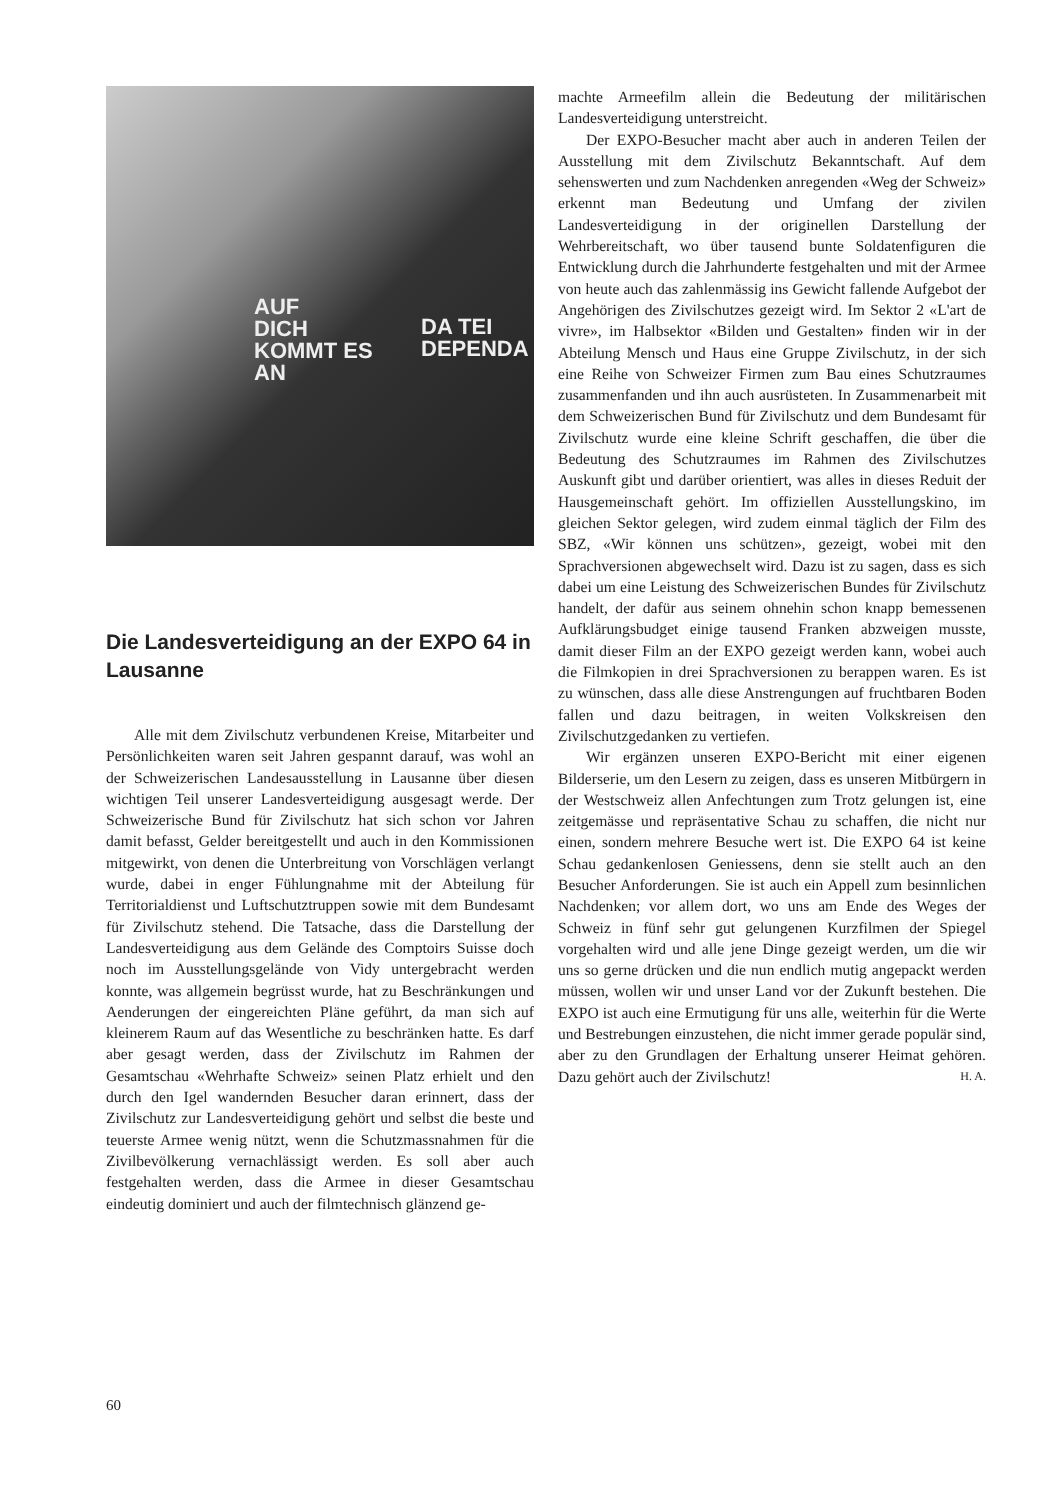AUF
DICH
KOMMT ES
AN
DA TEI
DEPENDA
Die Landesverteidigung an der EXPO 64 in Lausanne
Alle mit dem Zivilschutz verbundenen Kreise, Mitarbeiter und Persönlichkeiten waren seit Jahren gespannt darauf, was wohl an der Schweizerischen Landesausstellung in Lausanne über diesen wichtigen Teil unserer Landesverteidigung ausgesagt werde. Der Schweizerische Bund für Zivilschutz hat sich schon vor Jahren damit befasst, Gelder bereitgestellt und auch in den Kommissionen mitgewirkt, von denen die Unterbreitung von Vorschlägen verlangt wurde, dabei in enger Fühlungnahme mit der Abteilung für Territorialdienst und Luftschutztruppen sowie mit dem Bundesamt für Zivilschutz stehend. Die Tatsache, dass die Darstellung der Landesverteidigung aus dem Gelände des Comptoirs Suisse doch noch im Ausstellungsgelände von Vidy untergebracht werden konnte, was allgemein begrüsst wurde, hat zu Beschränkungen und Aenderungen der eingereichten Pläne geführt, da man sich auf kleinerem Raum auf das Wesentliche zu beschränken hatte. Es darf aber gesagt werden, dass der Zivilschutz im Rahmen der Gesamtschau «Wehrhafte Schweiz» seinen Platz erhielt und den durch den Igel wandernden Besucher daran erinnert, dass der Zivilschutz zur Landesverteidigung gehört und selbst die beste und teuerste Armee wenig nützt, wenn die Schutzmassnahmen für die Zivilbevölkerung vernachlässigt werden. Es soll aber auch festgehalten werden, dass die Armee in dieser Gesamtschau eindeutig dominiert und auch der filmtechnisch glänzend ge-
machte Armeefilm allein die Bedeutung der militärischen Landesverteidigung unterstreicht.
Der EXPO-Besucher macht aber auch in anderen Teilen der Ausstellung mit dem Zivilschutz Bekanntschaft. Auf dem sehenswerten und zum Nachdenken anregenden «Weg der Schweiz» erkennt man Bedeutung und Umfang der zivilen Landesverteidigung in der originellen Darstellung der Wehrbereitschaft, wo über tausend bunte Soldatenfiguren die Entwicklung durch die Jahrhunderte festgehalten und mit der Armee von heute auch das zahlenmässig ins Gewicht fallende Aufgebot der Angehörigen des Zivilschutzes gezeigt wird. Im Sektor 2 «L'art de vivre», im Halbsektor «Bilden und Gestalten» finden wir in der Abteilung Mensch und Haus eine Gruppe Zivilschutz, in der sich eine Reihe von Schweizer Firmen zum Bau eines Schutzraumes zusammenfanden und ihn auch ausrüsteten. In Zusammenarbeit mit dem Schweizerischen Bund für Zivilschutz und dem Bundesamt für Zivilschutz wurde eine kleine Schrift geschaffen, die über die Bedeutung des Schutzraumes im Rahmen des Zivilschutzes Auskunft gibt und darüber orientiert, was alles in dieses Reduit der Hausgemeinschaft gehört. Im offiziellen Ausstellungskino, im gleichen Sektor gelegen, wird zudem einmal täglich der Film des SBZ, «Wir können uns schützen», gezeigt, wobei mit den Sprachversionen abgewechselt wird. Dazu ist zu sagen, dass es sich dabei um eine Leistung des Schweizerischen Bundes für Zivilschutz handelt, der dafür aus seinem ohnehin schon knapp bemessenen Aufklärungsbudget einige tausend Franken abzweigen musste, damit dieser Film an der EXPO gezeigt werden kann, wobei auch die Filmkopien in drei Sprachversionen zu berappen waren. Es ist zu wünschen, dass alle diese Anstrengungen auf fruchtbaren Boden fallen und dazu beitragen, in weiten Volkskreisen den Zivilschutzgedanken zu vertiefen.
Wir ergänzen unseren EXPO-Bericht mit einer eigenen Bilderserie, um den Lesern zu zeigen, dass es unseren Mitbürgern in der Westschweiz allen Anfechtungen zum Trotz gelungen ist, eine zeitgemässe und repräsentative Schau zu schaffen, die nicht nur einen, sondern mehrere Besuche wert ist. Die EXPO 64 ist keine Schau gedankenlosen Geniessens, denn sie stellt auch an den Besucher Anforderungen. Sie ist auch ein Appell zum besinnlichen Nachdenken; vor allem dort, wo uns am Ende des Weges der Schweiz in fünf sehr gut gelungenen Kurzfilmen der Spiegel vorgehalten wird und alle jene Dinge gezeigt werden, um die wir uns so gerne drücken und die nun endlich mutig angepackt werden müssen, wollen wir und unser Land vor der Zukunft bestehen. Die EXPO ist auch eine Ermutigung für uns alle, weiterhin für die Werte und Bestrebungen einzustehen, die nicht immer gerade populär sind, aber zu den Grundlagen der Erhaltung unserer Heimat gehören. Dazu gehört auch der Zivilschutz! H. A.
60